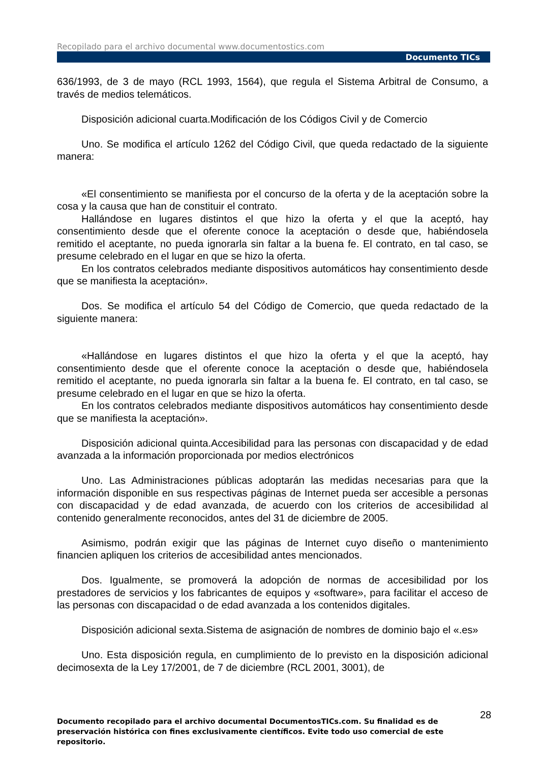Recopilado para el archivo documental www.documentostics.com
Documento TICs
636/1993, de 3 de mayo (RCL 1993, 1564), que regula el Sistema Arbitral de Consumo, a través de medios telemáticos.
Disposición adicional cuarta.Modificación de los Códigos Civil y de Comercio
Uno. Se modifica el artículo 1262 del Código Civil, que queda redactado de la siguiente manera:
«El consentimiento se manifiesta por el concurso de la oferta y de la aceptación sobre la cosa y la causa que han de constituir el contrato.
Hallándose en lugares distintos el que hizo la oferta y el que la aceptó, hay consentimiento desde que el oferente conoce la aceptación o desde que, habiéndosela remitido el aceptante, no pueda ignorarla sin faltar a la buena fe. El contrato, en tal caso, se presume celebrado en el lugar en que se hizo la oferta.
En los contratos celebrados mediante dispositivos automáticos hay consentimiento desde que se manifiesta la aceptación».
Dos. Se modifica el artículo 54 del Código de Comercio, que queda redactado de la siguiente manera:
«Hallándose en lugares distintos el que hizo la oferta y el que la aceptó, hay consentimiento desde que el oferente conoce la aceptación o desde que, habiéndosela remitido el aceptante, no pueda ignorarla sin faltar a la buena fe. El contrato, en tal caso, se presume celebrado en el lugar en que se hizo la oferta.
En los contratos celebrados mediante dispositivos automáticos hay consentimiento desde que se manifiesta la aceptación».
Disposición adicional quinta.Accesibilidad para las personas con discapacidad y de edad avanzada a la información proporcionada por medios electrónicos
Uno. Las Administraciones públicas adoptarán las medidas necesarias para que la información disponible en sus respectivas páginas de Internet pueda ser accesible a personas con discapacidad y de edad avanzada, de acuerdo con los criterios de accesibilidad al contenido generalmente reconocidos, antes del 31 de diciembre de 2005.
Asimismo, podrán exigir que las páginas de Internet cuyo diseño o mantenimiento financien apliquen los criterios de accesibilidad antes mencionados.
Dos. Igualmente, se promoverá la adopción de normas de accesibilidad por los prestadores de servicios y los fabricantes de equipos y «software», para facilitar el acceso de las personas con discapacidad o de edad avanzada a los contenidos digitales.
Disposición adicional sexta.Sistema de asignación de nombres de dominio bajo el «.es»
Uno. Esta disposición regula, en cumplimiento de lo previsto en la disposición adicional decimosexta de la Ley 17/2001, de 7 de diciembre (RCL 2001, 3001), de
28
Documento recopilado para el archivo documental DocumentosTICs.com. Su finalidad es de preservación histórica con fines exclusivamente científicos. Evite todo uso comercial de este repositorio.